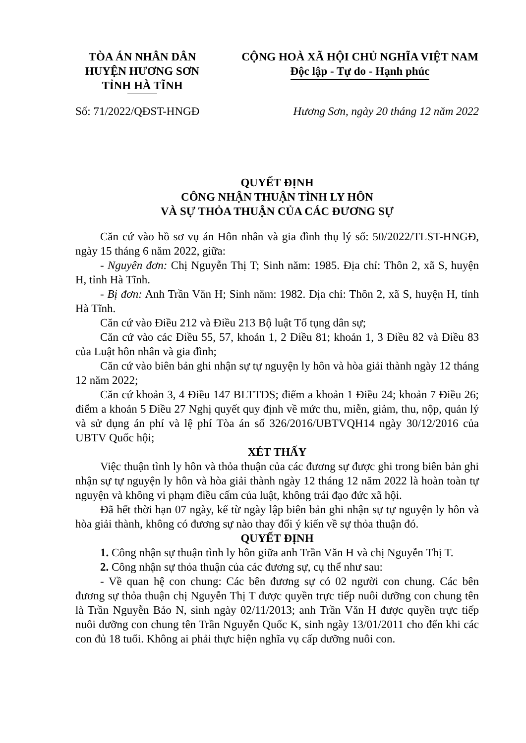TÒA ÁN NHÂN DÂN
HUYỆN HƯƠNG SƠN
TỈNH HÀ TĨNH
CỘNG HOÀ XÃ HỘI CHỦ NGHĨA VIỆT NAM
Độc lập - Tự do - Hạnh phúc
Số: 71/2022/QĐST-HNGĐ Hương Sơn, ngày 20 tháng 12 năm 2022
QUYẾT ĐỊNH
CÔNG NHẬN THUẬN TÌNH LY HÔN
VÀ SỰ THỎA THUẬN CỦA CÁC ĐƯƠNG SỰ
Căn cứ vào hồ sơ vụ án Hôn nhân và gia đình thụ lý số: 50/2022/TLST-HNGĐ, ngày 15 tháng 6 năm 2022, giữa:
- Nguyên đơn: Chị Nguyễn Thị T; Sinh năm: 1985. Địa chỉ: Thôn 2, xã S, huyện H, tỉnh Hà Tĩnh.
- Bị đơn: Anh Trần Văn H; Sinh năm: 1982. Địa chỉ: Thôn 2, xã S, huyện H, tỉnh Hà Tĩnh.
Căn cứ vào Điều 212 và Điều 213 Bộ luật Tố tụng dân sự;
Căn cứ vào các Điều 55, 57, khoản 1, 2 Điều 81; khoản 1, 3 Điều 82 và Điều 83 của Luật hôn nhân và gia đình;
Căn cứ vào biên bản ghi nhận sự tự nguyện ly hôn và hòa giải thành ngày 12 tháng 12 năm 2022;
Căn cứ khoản 3, 4 Điều 147 BLTTDS; điểm a khoản 1 Điều 24; khoản 7 Điều 26; điểm a khoản 5 Điều 27 Nghị quyết quy định về mức thu, miễn, giảm, thu, nộp, quản lý và sử dụng án phí và lệ phí Tòa án số 326/2016/UBTVQH14 ngày 30/12/2016 của UBTV Quốc hội;
XÉT THẤY
Việc thuận tình ly hôn và thỏa thuận của các đương sự được ghi trong biên bản ghi nhận sự tự nguyện ly hôn và hòa giải thành ngày 12 tháng 12 năm 2022 là hoàn toàn tự nguyện và không vi phạm điều cấm của luật, không trái đạo đức xã hội.
Đã hết thời hạn 07 ngày, kể từ ngày lập biên bản ghi nhận sự tự nguyện ly hôn và hòa giải thành, không có đương sự nào thay đổi ý kiến về sự thỏa thuận đó.
QUYẾT ĐỊNH
1. Công nhận sự thuận tình ly hôn giữa anh Trần Văn H và chị Nguyễn Thị T.
2. Công nhận sự thỏa thuận của các đương sự, cụ thể như sau:
- Về quan hệ con chung: Các bên đương sự có 02 người con chung. Các bên đương sự thỏa thuận chị Nguyễn Thị T được quyền trực tiếp nuôi dưỡng con chung tên là Trần Nguyễn Bảo N, sinh ngày 02/11/2013; anh Trần Văn H được quyền trực tiếp nuôi dưỡng con chung tên Trần Nguyễn Quốc K, sinh ngày 13/01/2011 cho đến khi các con đủ 18 tuổi. Không ai phải thực hiện nghĩa vụ cấp dưỡng nuôi con.